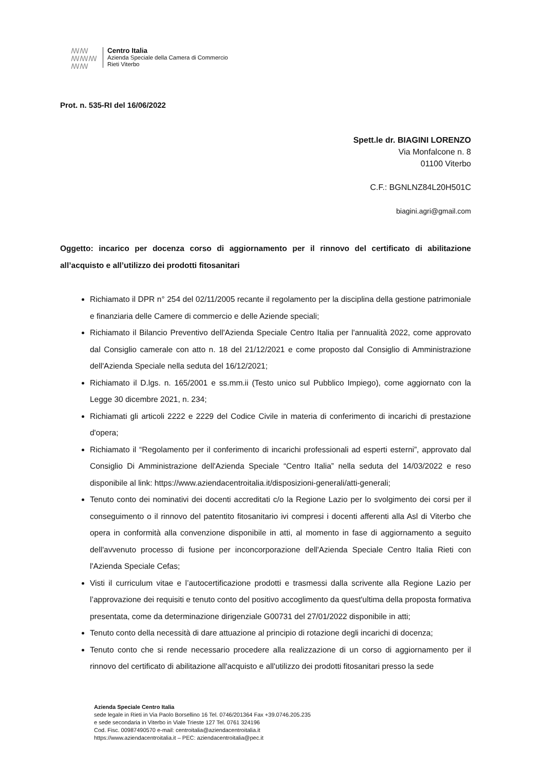ꟿꟿ
ꟿꟿꟿ
ꟿꟿ
Centro Italia
Azienda Speciale della Camera di Commercio
Rieti Viterbo
Prot. n. 535-RI del 16/06/2022
Spett.le dr. BIAGINI LORENZO
Via Monfalcone n. 8
01100 Viterbo
C.F.: BGNLNZ84L20H501C
biagini.agri@gmail.com
Oggetto: incarico per docenza corso di aggiornamento per il rinnovo del certificato di abilitazione all’acquisto e all’utilizzo dei prodotti fitosanitari
Richiamato il DPR n° 254 del 02/11/2005 recante il regolamento per la disciplina della gestione patrimoniale e finanziaria delle Camere di commercio e delle Aziende speciali;
Richiamato il Bilancio Preventivo dell'Azienda Speciale Centro Italia per l'annualità 2022, come approvato dal Consiglio camerale con atto n. 18 del 21/12/2021 e come proposto dal Consiglio di Amministrazione dell'Azienda Speciale nella seduta del 16/12/2021;
Richiamato il D.lgs. n. 165/2001 e ss.mm.ii (Testo unico sul Pubblico Impiego), come aggiornato con la Legge 30 dicembre 2021, n. 234;
Richiamati gli articoli 2222 e 2229 del Codice Civile in materia di conferimento di incarichi di prestazione d'opera;
Richiamato il “Regolamento per il conferimento di incarichi professionali ad esperti esterni”, approvato dal Consiglio Di Amministrazione dell'Azienda Speciale “Centro Italia” nella seduta del 14/03/2022 e reso disponibile al link: https://www.aziendacentroitalia.it/disposizioni-generali/atti-generali;
Tenuto conto dei nominativi dei docenti accreditati c/o la Regione Lazio per lo svolgimento dei corsi per il conseguimento o il rinnovo del patentito fitosanitario ivi compresi i docenti afferenti alla Asl di Viterbo che opera in conformità alla convenzione disponibile in atti, al momento in fase di aggiornamento a seguito dell'avvenuto processo di fusione per inconcorporazione dell'Azienda Speciale Centro Italia Rieti con l'Azienda Speciale Cefas;
Visti il curriculum vitae e l’autocertificazione prodotti e trasmessi dalla scrivente alla Regione Lazio per l’approvazione dei requisiti e tenuto conto del positivo accoglimento da quest'ultima della proposta formativa presentata, come da determinazione dirigenziale G00731 del 27/01/2022 disponibile in atti;
Tenuto conto della necessità di dare attuazione al principio di rotazione degli incarichi di docenza;
Tenuto conto che si rende necessario procedere alla realizzazione di un corso di aggiornamento per il rinnovo del certificato di abilitazione all'acquisto e all'utilizzo dei prodotti fitosanitari presso la sede
Azienda Speciale Centro Italia
sede legale in Rieti in Via Paolo Borsellino 16 Tel. 0746/201364 Fax +39.0746.205.235
e sede secondaria in Viterbo in Viale Trieste 127 Tel. 0761 324196
Cod. Fisc. 00987490570 e-mail: centroitalia@aziendacentroitalia.it
https://www.aziendacentroitalia.it – PEC: aziendacentroitalia@pec.it